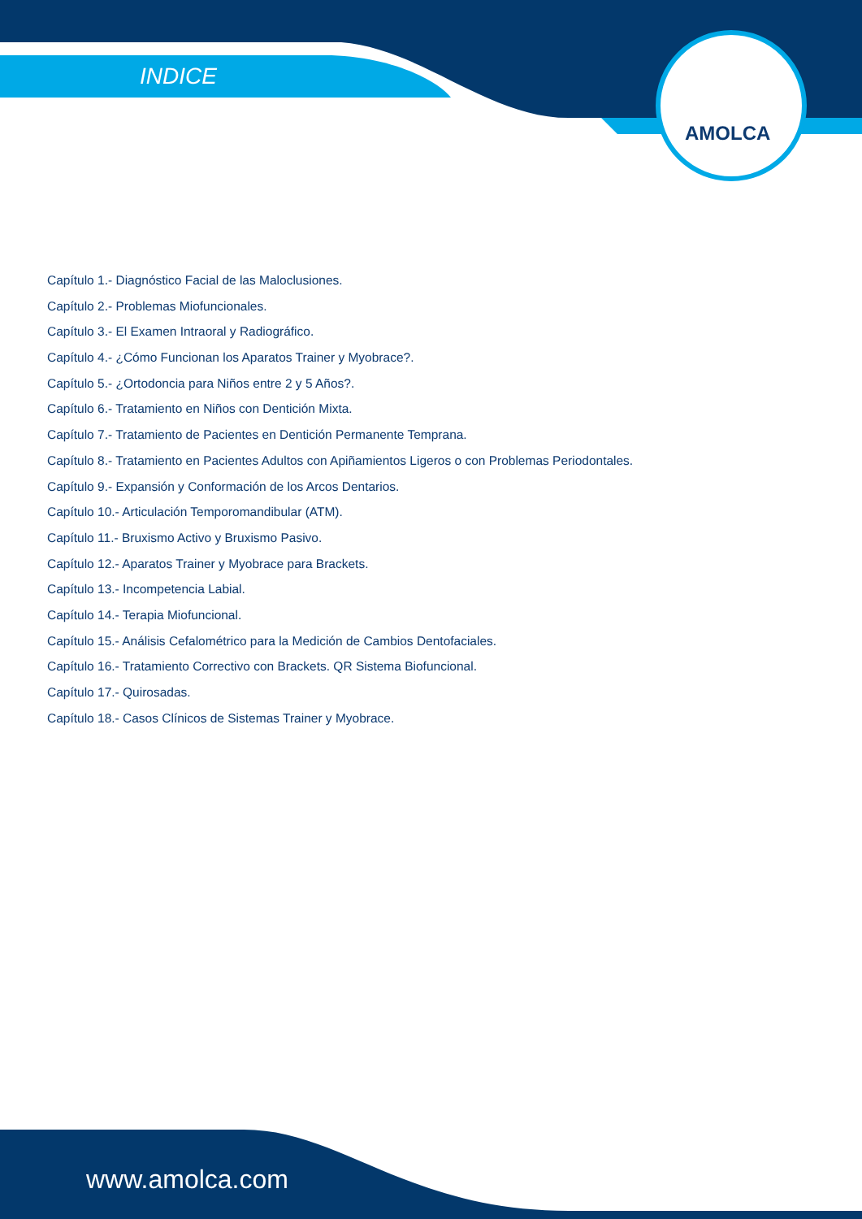INDICE
AMOLCA
Capítulo 1.- Diagnóstico Facial de las Maloclusiones.
Capítulo 2.- Problemas Miofuncionales.
Capítulo 3.- El Examen Intraoral y Radiográfico.
Capítulo 4.- ¿Cómo Funcionan los Aparatos Trainer y Myobrace?.
Capítulo 5.- ¿Ortodoncia para Niños entre 2 y 5 Años?.
Capítulo 6.- Tratamiento en Niños con Dentición Mixta.
Capítulo 7.- Tratamiento de Pacientes en Dentición Permanente Temprana.
Capítulo 8.- Tratamiento en Pacientes Adultos con Apiñamientos Ligeros o con Problemas Periodontales.
Capítulo 9.- Expansión y Conformación de los Arcos Dentarios.
Capítulo 10.- Articulación Temporomandibular (ATM).
Capítulo 11.- Bruxismo Activo y Bruxismo Pasivo.
Capítulo 12.- Aparatos Trainer y Myobrace para Brackets.
Capítulo 13.- Incompetencia Labial.
Capítulo 14.- Terapia Miofuncional.
Capítulo 15.- Análisis Cefalométrico para la Medición de Cambios Dentofaciales.
Capítulo 16.- Tratamiento Correctivo con Brackets. QR Sistema Biofuncional.
Capítulo 17.- Quirosadas.
Capítulo 18.- Casos Clínicos de Sistemas Trainer y Myobrace.
www.amolca.com